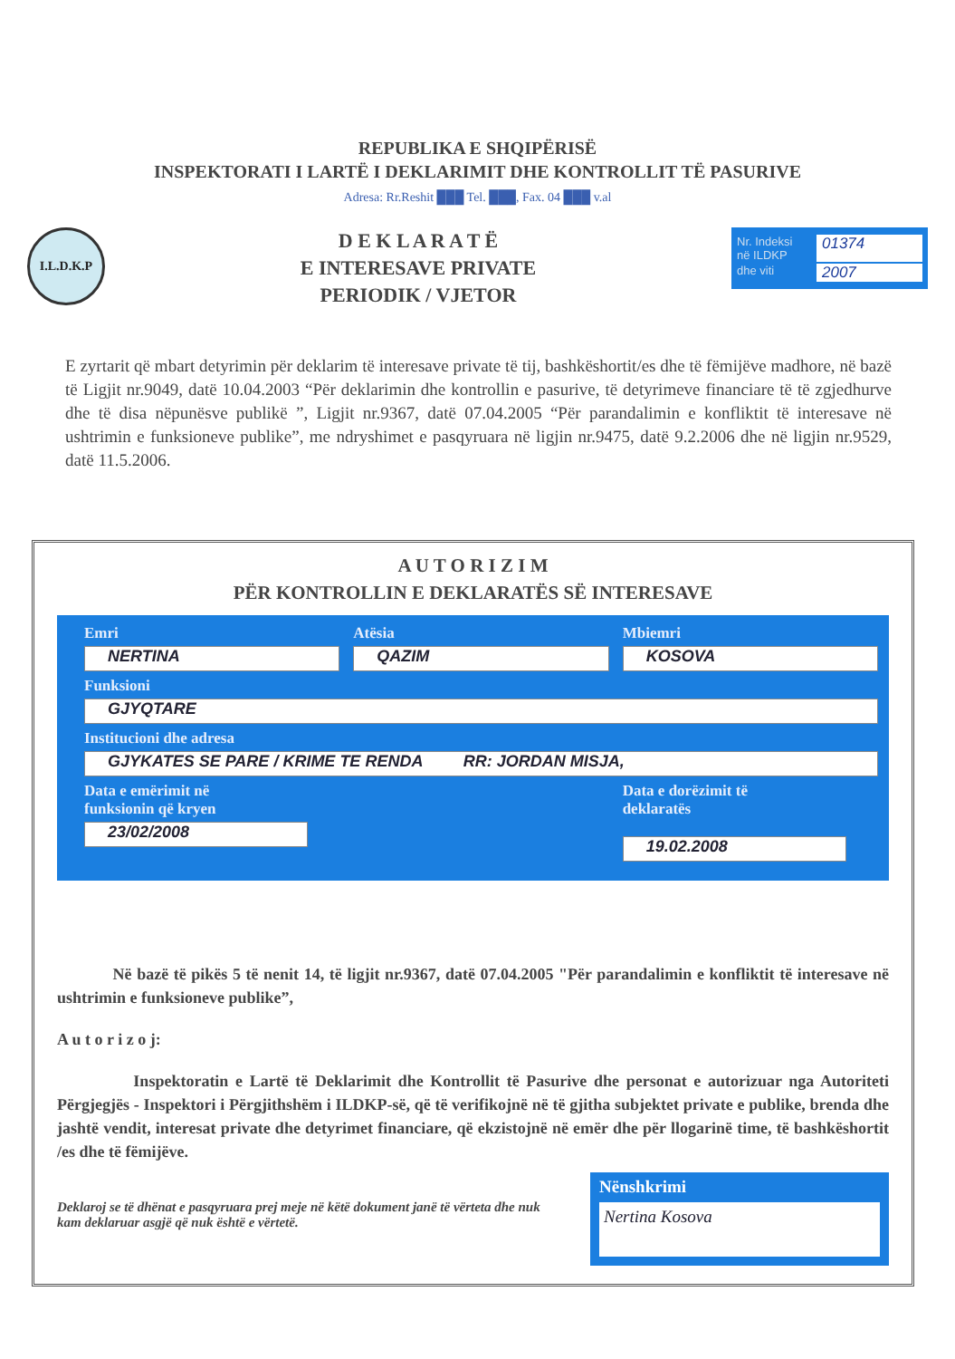REPUBLIKA E SHQIPËRISË
INSPEKTORATI I LARTË I DEKLARIMIT DHE KONTROLLIT TË PASURIVE
Adresa: Rr.Reshit ███ Tel. ███, Fax. 04 ███ v.al
I.L.D.K.P
D E K L A R A T Ë
E INTERESAVE PRIVATE
PERIODIK / VJETOR
Nr. Indeksi
në ILDKP 01374
dhe viti 2007
E zyrtarit që mbart detyrimin për deklarim të interesave private të tij, bashkëshortit/es dhe të fëmijëve madhore, në bazë të Ligjit nr.9049, datë 10.04.2003 “Për deklarimin dhe kontrollin e pasurive, të detyrimeve financiare të të zgjedhurve dhe të disa nëpunësve publikë ”, Ligjit nr.9367, datë 07.04.2005 “Për parandalimin e konfliktit të interesave në ushtrimin e funksioneve publike”, me ndryshimet e pasqyruara në ligjin nr.9475, datë 9.2.2006 dhe në ligjin nr.9529, datë 11.5.2006.
A U T O R I Z I M
PËR KONTROLLIN E DEKLARATËS SË INTERESAVE
Emri
NERTINA
Atësia
QAZIM
Mbiemri
KOSOVA
Funksioni
GJYQTARE
Institucioni dhe adresa
GJYKATES SE PARE / KRIME TE RENDA RR: JORDAN MISJA,
Data e emërimit në
funksionin që kryen
23/02/2008
Data e dorëzimit të
deklaratës
19.02.2008
Në bazë të pikës 5 të nenit 14, të ligjit nr.9367, datë 07.04.2005 "Për parandalimin e konfliktit të interesave në ushtrimin e funksioneve publike”,
A u t o r i z o j:
Inspektoratin e Lartë të Deklarimit dhe Kontrollit të Pasurive dhe personat e autorizuar nga Autoriteti Përgjegjës - Inspektori i Përgjithshëm i ILDKP-së, që të verifikojnë në të gjitha subjektet private e publike, brenda dhe jashtë vendit, interesat private dhe detyrimet financiare, që ekzistojnë në emër dhe për llogarinë time, të bashkëshortit /es dhe të fëmijëve.
Deklaroj se të dhënat e pasqyruara prej meje në këtë dokument janë të vërteta dhe nuk kam deklaruar asgjë që nuk është e vërtetë.
Nënshkrimi
Nertina Kosova